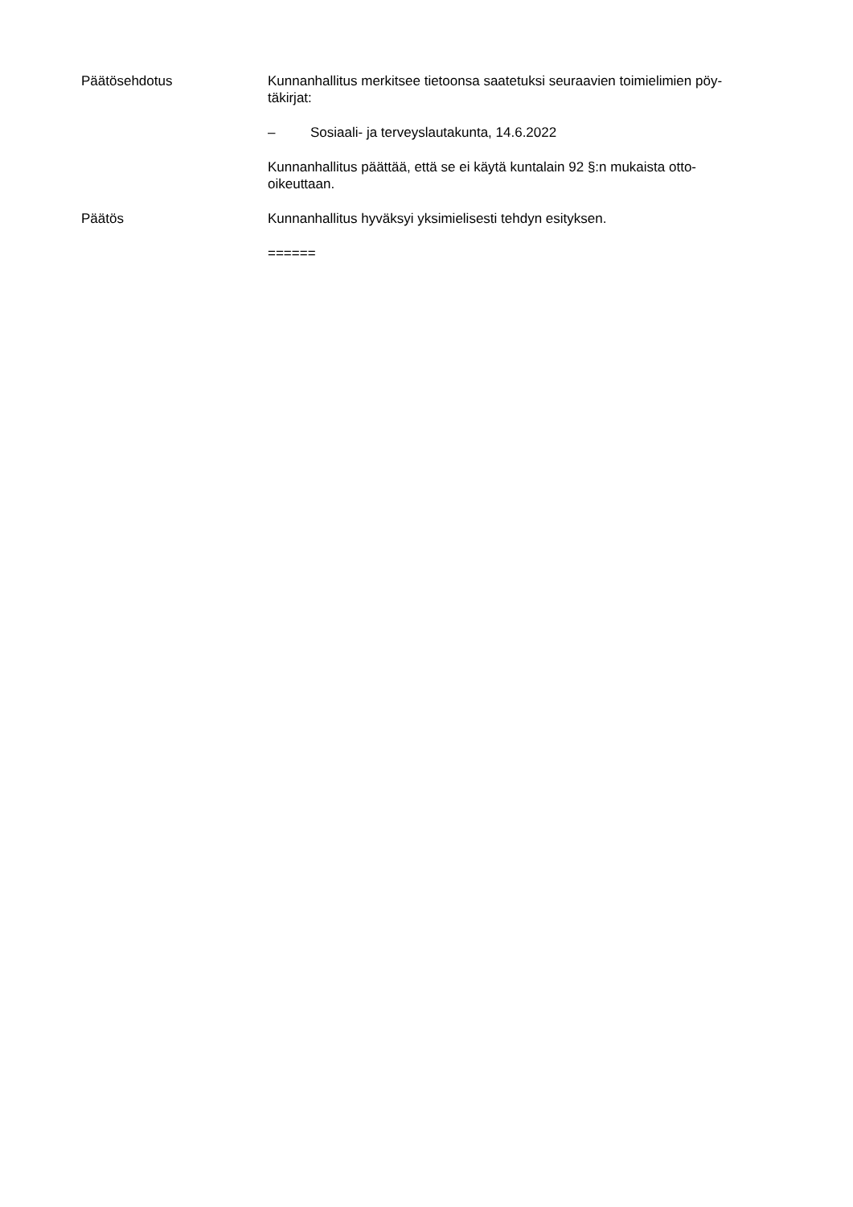Päätösehdotus Kunnanhallitus merkitsee tietoonsa saatetuksi seuraavien toimielimien pöy-
täkirjat:
– Sosiaali- ja terveyslautakunta, 14.6.2022
Kunnanhallitus päättää, että se ei käytä kuntalain 92 §:n mukaista otto-
oikeuttaan.
Päätös Kunnanhallitus hyväksyi yksimielisesti tehdyn esityksen.
======